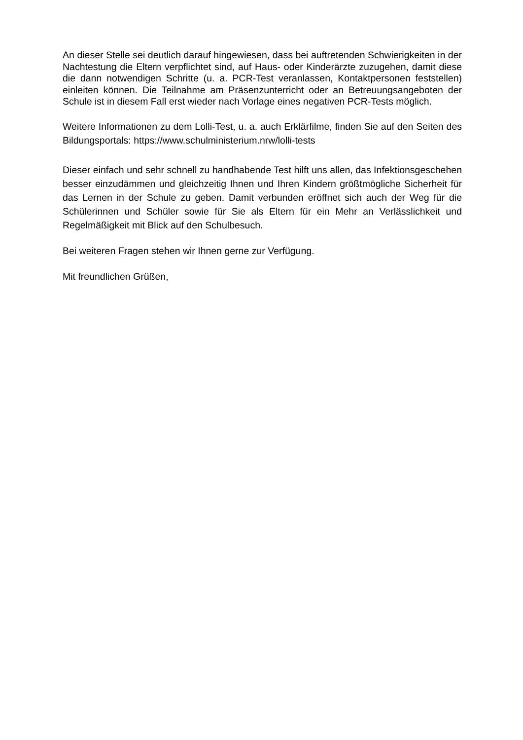An dieser Stelle sei deutlich darauf hingewiesen, dass bei auftretenden Schwierigkeiten in der Nachtestung die Eltern verpflichtet sind, auf Haus- oder Kinderärzte zuzugehen, damit diese die dann notwendigen Schritte (u. a. PCR-Test veranlassen, Kontaktpersonen feststellen) einleiten können. Die Teilnahme am Präsenzunterricht oder an Betreuungsangeboten der Schule ist in diesem Fall erst wieder nach Vorlage eines negativen PCR-Tests möglich.
Weitere Informationen zu dem Lolli-Test, u. a. auch Erklärfilme, finden Sie auf den Seiten des Bildungsportals: https://www.schulministerium.nrw/lolli-tests
Dieser einfach und sehr schnell zu handhabende Test hilft uns allen, das Infektionsgeschehen besser einzudämmen und gleichzeitig Ihnen und Ihren Kindern größtmögliche Sicherheit für das Lernen in der Schule zu geben. Damit verbunden eröffnet sich auch der Weg für die Schülerinnen und Schüler sowie für Sie als Eltern für ein Mehr an Verlässlichkeit und Regelmäßigkeit mit Blick auf den Schulbesuch.
Bei weiteren Fragen stehen wir Ihnen gerne zur Verfügung.
Mit freundlichen Grüßen,